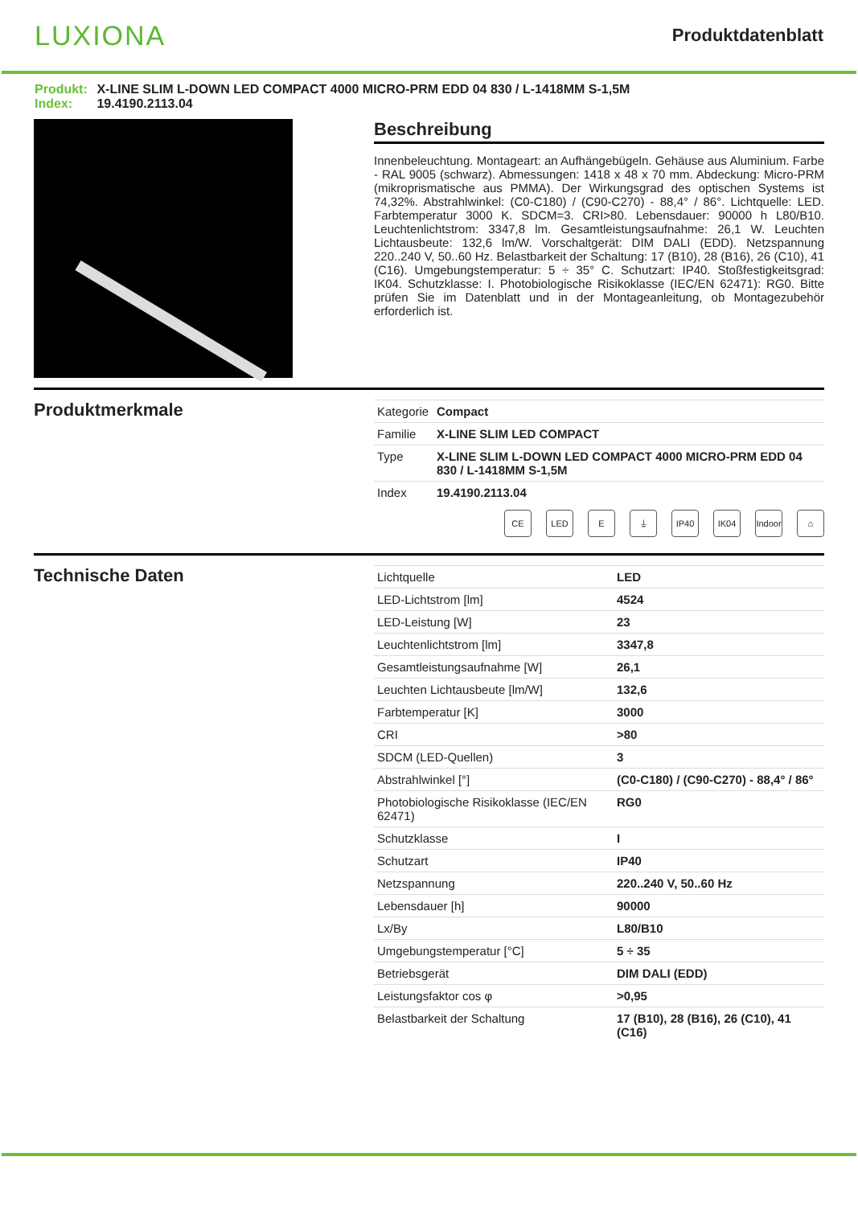LUXIONA
Produktdatenblatt
Produkt: X-LINE SLIM L-DOWN LED COMPACT 4000 MICRO-PRM EDD 04 830 / L-1418MM S-1,5M
Index: 19.4190.2113.04
Beschreibung
Innenbeleuchtung. Montageart: an Aufhängebügeln. Gehäuse aus Aluminium. Farbe - RAL 9005 (schwarz). Abmessungen: 1418 x 48 x 70 mm. Abdeckung: Micro-PRM (mikroprismatische aus PMMA). Der Wirkungsgrad des optischen Systems ist 74,32%. Abstrahlwinkel: (C0-C180) / (C90-C270) - 88,4° / 86°. Lichtquelle: LED. Farbtemperatur 3000 K. SDCM=3. CRI>80. Lebensdauer: 90000 h L80/B10. Leuchtenlichtstrom: 3347,8 lm. Gesamtleistungsaufnahme: 26,1 W. Leuchten Lichtausbeute: 132,6 lm/W. Vorschaltgerät: DIM DALI (EDD). Netzspannung 220..240 V, 50..60 Hz. Belastbarkeit der Schaltung: 17 (B10), 28 (B16), 26 (C10), 41 (C16). Umgebungstemperatur: 5 ÷ 35° C. Schutzart: IP40. Stoßfestigkeitsgrad: IK04. Schutzklasse: I. Photobiologische Risikoklasse (IEC/EN 62471): RG0. Bitte prüfen Sie im Datenblatt und in der Montageanleitung, ob Montagezubehör erforderlich ist.
Produktmerkmale
| Kategorie | Compact |
| Familie | X-LINE SLIM LED COMPACT |
| Type | X-LINE SLIM L-DOWN LED COMPACT 4000 MICRO-PRM EDD 04 830 / L-1418MM S-1,5M |
| Index | 19.4190.2113.04 |
CE LED E ⏚ IP40 IK04 Indoor ⌂
Technische Daten
| Lichtquelle | LED |
| LED-Lichtstrom [lm] | 4524 |
| LED-Leistung [W] | 23 |
| Leuchtenlichtstrom [lm] | 3347,8 |
| Gesamtleistungsaufnahme [W] | 26,1 |
| Leuchten Lichtausbeute [lm/W] | 132,6 |
| Farbtemperatur [K] | 3000 |
| CRI | >80 |
| SDCM (LED-Quellen) | 3 |
| Abstrahlwinkel [°] | (C0-C180) / (C90-C270) - 88,4° / 86° |
| Photobiologische Risikoklasse (IEC/EN 62471) | RG0 |
| Schutzklasse | I |
| Schutzart | IP40 |
| Netzspannung | 220..240 V, 50..60 Hz |
| Lebensdauer [h] | 90000 |
| Lx/By | L80/B10 |
| Umgebungstemperatur [°C] | 5 ÷ 35 |
| Betriebsgerät | DIM DALI (EDD) |
| Leistungsfaktor cos φ | >0,95 |
| Belastbarkeit der Schaltung | 17 (B10), 28 (B16), 26 (C10), 41 (C16) |